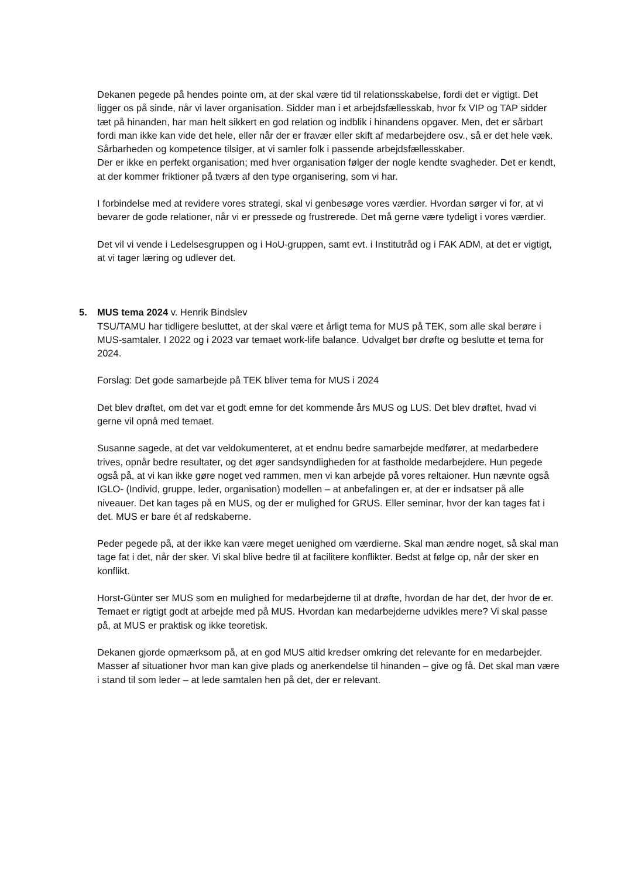Dekanen pegede på hendes pointe om, at der skal være tid til relationsskabelse, fordi det er vigtigt. Det ligger os på sinde, når vi laver organisation. Sidder man i et arbejdsfællesskab, hvor fx VIP og TAP sidder tæt på hinanden, har man helt sikkert en god relation og indblik i hinandens opgaver. Men, det er sårbart fordi man ikke kan vide det hele, eller når der er fravær eller skift af medarbejdere osv., så er det hele væk.
Sårbarheden og kompetence tilsiger, at vi samler folk i passende arbejdsfællesskaber.
Der er ikke en perfekt organisation; med hver organisation følger der nogle kendte svagheder. Det er kendt, at der kommer friktioner på tværs af den type organisering, som vi har.
I forbindelse med at revidere vores strategi, skal vi genbesøge vores værdier. Hvordan sørger vi for, at vi bevarer de gode relationer, når vi er pressede og frustrerede. Det må gerne være tydeligt i vores værdier.
Det vil vi vende i Ledelsesgruppen og i HoU-gruppen, samt evt. i Institutråd og i FAK ADM, at det er vigtigt, at vi tager læring og udlever det.
5.
MUS tema 2024 v. Henrik Bindslev
TSU/TAMU har tidligere besluttet, at der skal være et årligt tema for MUS på TEK, som alle skal berøre i MUS-samtaler. I 2022 og i 2023 var temaet work-life balance. Udvalget bør drøfte og beslutte et tema for 2024.
Forslag: Det gode samarbejde på TEK bliver tema for MUS i 2024
Det blev drøftet, om det var et godt emne for det kommende års MUS og LUS. Det blev drøftet, hvad vi gerne vil opnå med temaet.
Susanne sagede, at det var veldokumenteret, at et endnu bedre samarbejde medfører, at medarbedere trives, opnår bedre resultater, og det øger sandsyndligheden for at fastholde medarbejdere. Hun pegede også på, at vi kan ikke gøre noget ved rammen, men vi kan arbejde på vores reltaioner. Hun nævnte også IGLO- (Individ, gruppe, leder, organisation) modellen – at anbefalingen er, at der er indsatser på alle niveauer. Det kan tages på en MUS, og der er mulighed for GRUS. Eller seminar, hvor der kan tages fat i det. MUS er bare ét af redskaberne.
Peder pegede på, at der ikke kan være meget uenighed om værdierne. Skal man ændre noget, så skal man tage fat i det, når der sker. Vi skal blive bedre til at facilitere konflikter. Bedst at følge op, når der sker en konflikt.
Horst-Günter ser MUS som en mulighed for medarbejderne til at drøfte, hvordan de har det, der hvor de er. Temaet er rigtigt godt at arbejde med på MUS. Hvordan kan medarbejderne udvikles mere? Vi skal passe på, at MUS er praktisk og ikke teoretisk.
Dekanen gjorde opmærksom på, at en god MUS altid kredser omkring det relevante for en medarbejder. Masser af situationer hvor man kan give plads og anerkendelse til hinanden – give og få. Det skal man være i stand til som leder – at lede samtalen hen på det, der er relevant.